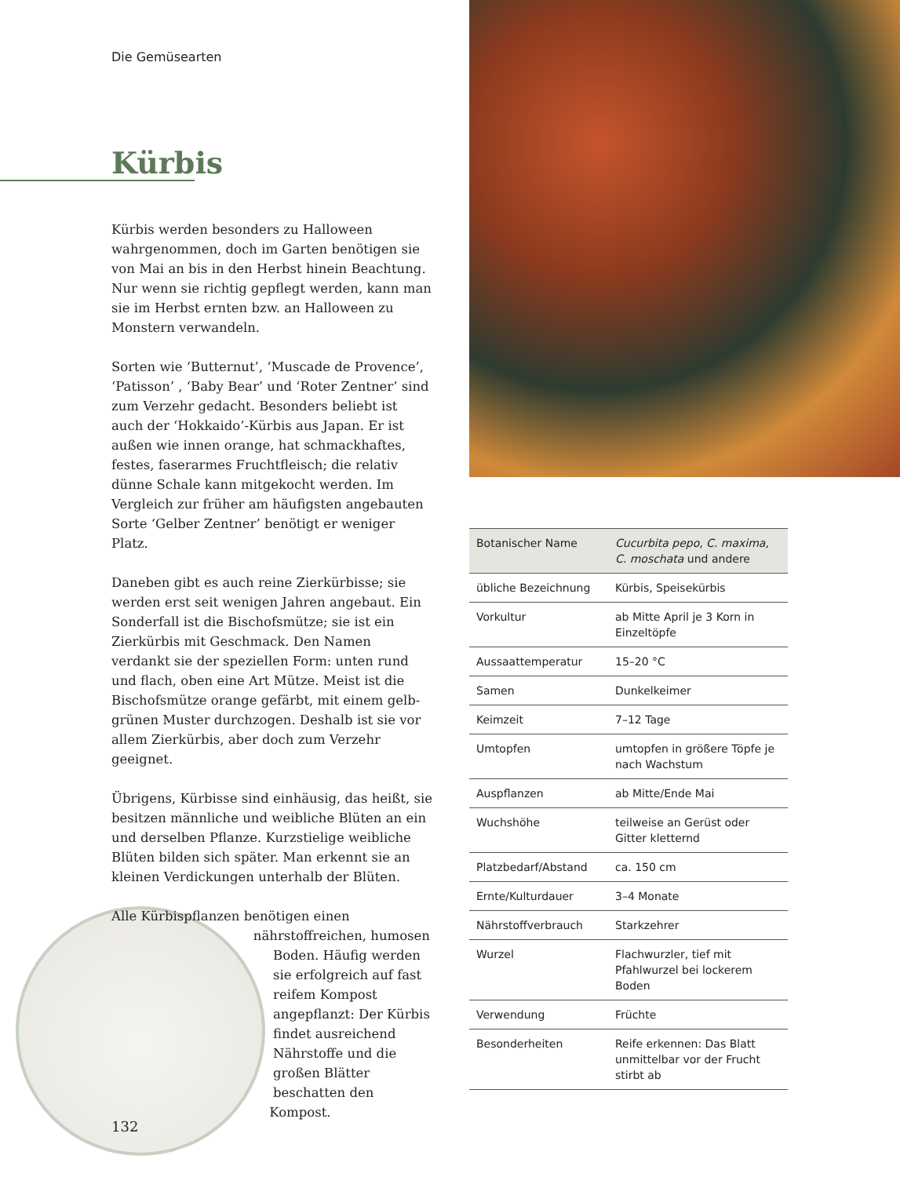Die Gemüsearten
Kürbis
Kürbis werden besonders zu Halloween wahrgenommen, doch im Garten benötigen sie von Mai an bis in den Herbst hinein Beachtung. Nur wenn sie richtig gepflegt werden, kann man sie im Herbst ernten bzw. an Halloween zu Monstern verwandeln.
Sorten wie ‘Butternut’, ‘Muscade de Provence’, ‘Patisson’ , ‘Baby Bear’ und ‘Roter Zentner’ sind zum Verzehr gedacht. Besonders beliebt ist auch der ‘Hokkaido’-Kürbis aus Japan. Er ist außen wie innen orange, hat schmackhaftes, festes, faserarmes Fruchtfleisch; die relativ dünne Schale kann mitgekocht werden. Im Vergleich zur früher am häufigsten angebauten Sorte ‘Gelber Zentner’ benötigt er weniger Platz.
Daneben gibt es auch reine Zierkürbisse; sie werden erst seit wenigen Jahren angebaut. Ein Sonderfall ist die Bischofsmütze; sie ist ein Zierkürbis mit Geschmack. Den Namen verdankt sie der speziellen Form: unten rund und flach, oben eine Art Mütze. Meist ist die Bischofsmütze orange gefärbt, mit einem gelb-grünen Muster durchzogen. Deshalb ist sie vor allem Zierkürbis, aber doch zum Verzehr geeignet.
Übrigens, Kürbisse sind einhäusig, das heißt, sie besitzen männliche und weibliche Blüten an ein und derselben Pflanze. Kurzstielige weibliche Blüten bilden sich später. Man erkennt sie an kleinen Verdickungen unterhalb der Blüten.
Alle Kürbispflanzen benötigen einen nährstoffreichen, humosen Boden. Häufig werden sie erfolgreich auf fast reifem Kompost angepflanzt: Der Kürbis findet ausreichend Nährstoffe und die großen Blätter beschatten den Kompost.
| Botanischer Name | Cucurbita pepo, C. maxima, C. moschata und andere |
| übliche Bezeichnung | Kürbis, Speisekürbis |
| Vorkultur | ab Mitte April je 3 Korn in Einzeltöpfe |
| Aussaattemperatur | 15–20 °C |
| Samen | Dunkelkeimer |
| Keimzeit | 7–12 Tage |
| Umtopfen | umtopfen in größere Töpfe je nach Wachstum |
| Auspflanzen | ab Mitte/Ende Mai |
| Wuchshöhe | teilweise an Gerüst oder Gitter kletternd |
| Platzbedarf/Abstand | ca. 150 cm |
| Ernte/Kulturdauer | 3–4 Monate |
| Nährstoffverbrauch | Starkzehrer |
| Wurzel | Flachwurzler, tief mit Pfahlwurzel bei lockerem Boden |
| Verwendung | Früchte |
| Besonderheiten | Reife erkennen: Das Blatt unmittelbar vor der Frucht stirbt ab |
132